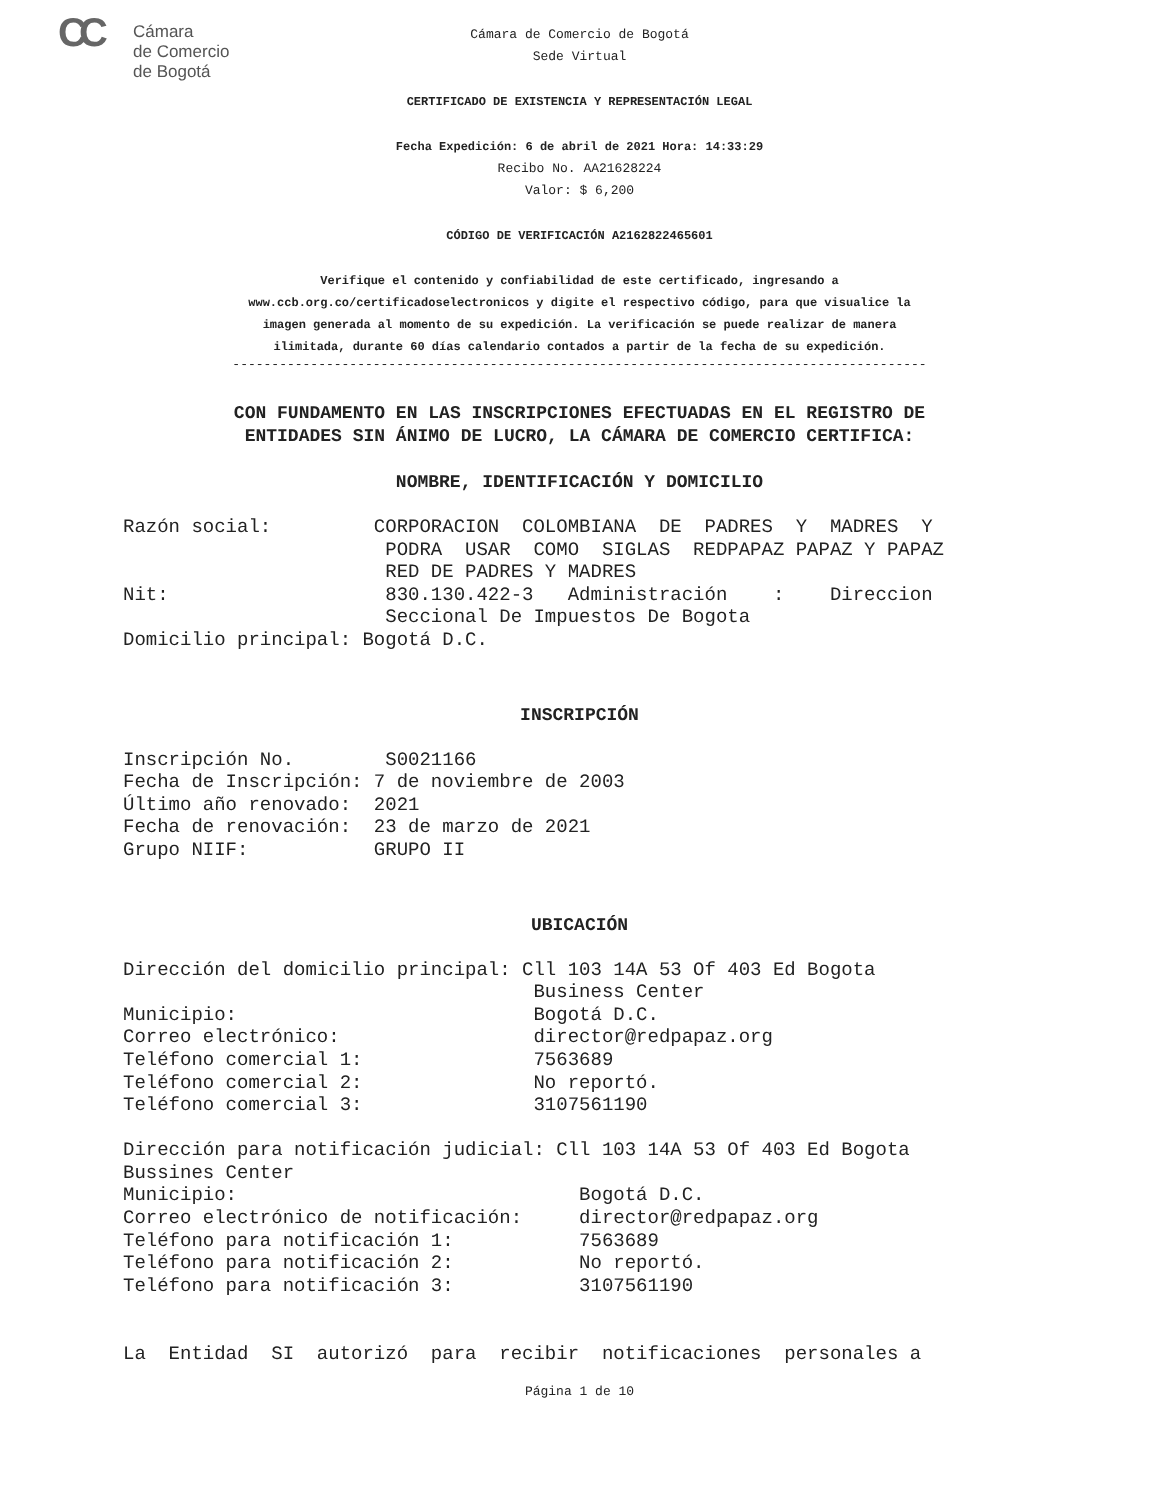CC
Cámara
de Comercio
de Bogotá
Cámara de Comercio de Bogotá
Sede Virtual
CERTIFICADO DE EXISTENCIA Y REPRESENTACIÓN LEGAL
Fecha Expedición: 6 de abril de 2021 Hora: 14:33:29
Recibo No. AA21628224
Valor: $ 6,200
CÓDIGO DE VERIFICACIÓN A2162822465601
Verifique el contenido y confiabilidad de este certificado, ingresando a
www.ccb.org.co/certificadoselectronicos y digite el respectivo código, para que visualice la
imagen generada al momento de su expedición. La verificación se puede realizar de manera
ilimitada, durante 60 días calendario contados a partir de la fecha de su expedición.
-----------------------------------------------------------------------------------------
CON FUNDAMENTO EN LAS INSCRIPCIONES EFECTUADAS EN EL REGISTRO DE
ENTIDADES SIN ÁNIMO DE LUCRO, LA CÁMARA DE COMERCIO CERTIFICA:
NOMBRE, IDENTIFICACIÓN Y DOMICILIO
Razón social: CORPORACION COLOMBIANA DE PADRES Y MADRES Y PODRA USAR COMO SIGLAS REDPAPAZ PAPAZ Y PAPAZ RED DE PADRES Y MADRES Nit: 830.130.422-3 Administración : Direccion Seccional De Impuestos De Bogota Domicilio principal: Bogotá D.C.
INSCRIPCIÓN
Inscripción No. S0021166 Fecha de Inscripción: 7 de noviembre de 2003 Último año renovado: 2021 Fecha de renovación: 23 de marzo de 2021 Grupo NIIF: GRUPO II
UBICACIÓN
Dirección del domicilio principal: Cll 103 14A 53 Of 403 Ed Bogota Business Center Municipio: Bogotá D.C. Correo electrónico: director@redpapaz.org Teléfono comercial 1: 7563689 Teléfono comercial 2: No reportó. Teléfono comercial 3: 3107561190 Dirección para notificación judicial: Cll 103 14A 53 Of 403 Ed Bogota Bussines Center Municipio: Bogotá D.C. Correo electrónico de notificación: director@redpapaz.org Teléfono para notificación 1: 7563689 Teléfono para notificación 2: No reportó. Teléfono para notificación 3: 3107561190 La Entidad SI autorizó para recibir notificaciones personales a
Página 1 de 10